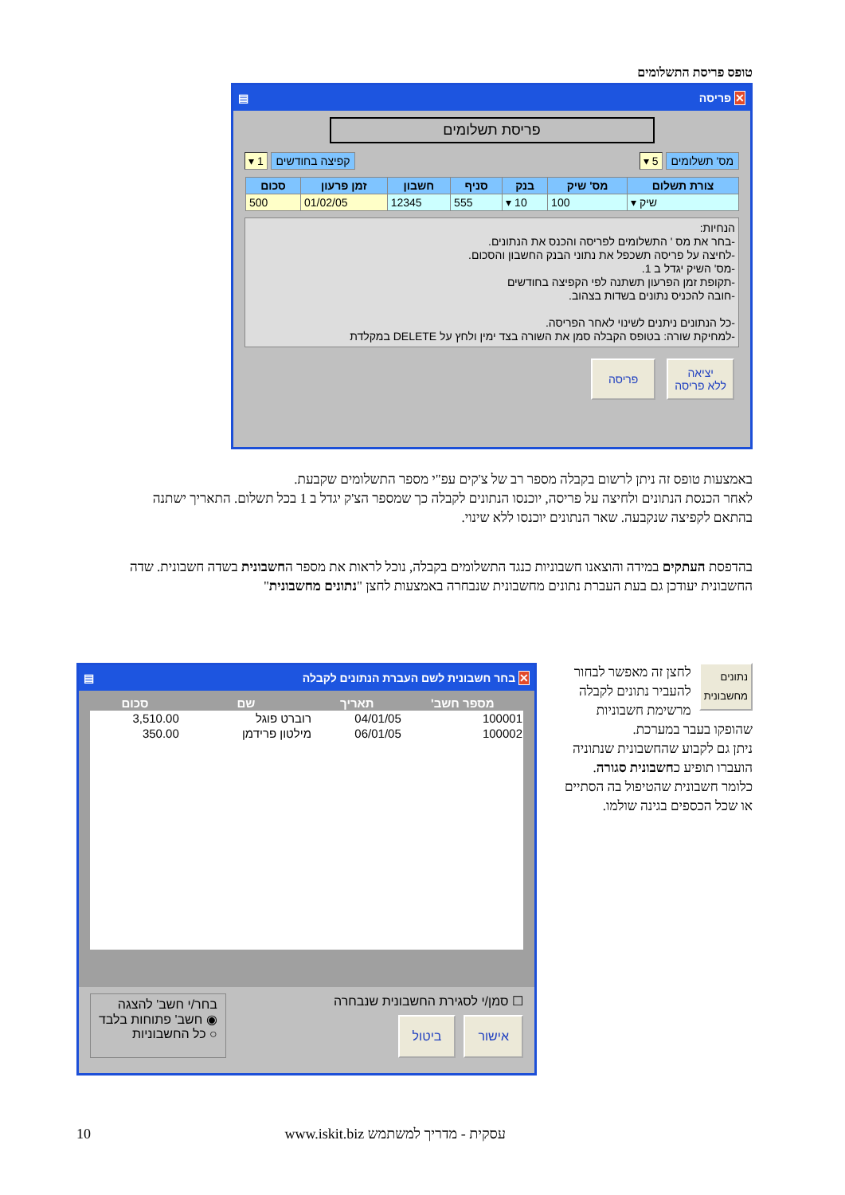טופס פריסת התשלומים
✕ פריסה ▤
פריסת תשלומים
מס' תשלומים 5 ▾ קפיצה בחודשים 1 ▾
| צורת תשלום | מס' שיק | בנק | סניף | חשבון | זמן פרעון | סכום |
| --- | --- | --- | --- | --- | --- | --- |
| שיק ▾ | 100 | 10 ▾ | 555 | 12345 | 01/02/05 | 500 |
הנחיות:
-בחר את מס ' התשלומים לפריסה והכנס את הנתונים.
-לחיצה על פריסה תשכפל את נתוני הבנק החשבון והסכום.
-מס' השיק יגדל ב 1.
-תקופת זמן הפרעון תשתנה לפי הקפיצה בחודשים
-חובה להכניס נתונים בשדות בצהוב.
-כל הנתונים ניתנים לשינוי לאחר הפריסה.
-למחיקת שורה: בטופס הקבלה סמן את השורה בצד ימין ולחץ על DELETE במקלדת
יציאה
ללא פריסה
פריסה
באמצעות טופס זה ניתן לרשום בקבלה מספר רב של צ'קים עפ"י מספר התשלומים שקבעת.
לאחר הכנסת הנתונים ולחיצה על פריסה, יוכנסו הנתונים לקבלה כך שמספר הצ'ק יגדל ב 1 בכל תשלום. התאריך ישתנה בהתאם לקפיצה שנקבעה. שאר הנתונים יוכנסו ללא שינוי.
בהדפסת העתקים במידה והוצאנו חשבוניות כנגד התשלומים בקבלה, נוכל לראות את מספר החשבונית בשדה חשבונית. שדה החשבונית יעודכן גם בעת העברת נתונים מחשבונית שנבחרה באמצעות לחצן "נתונים מחשבונית"
נתונים
מחשבונית
לחצן זה מאפשר לבחור להעביר נתונים לקבלה מרשימת חשבוניות שהופקו בעבר במערכת.
ניתן גם לקבוע שהחשבונית שנתוניה הועברו תופיע כחשבונית סגורה.
כלומר חשבונית שהטיפול בה הסתיים או שכל הכספים בגינה שולמו.
✕ בחר חשבונית לשם העברת הנתונים לקבלה ▤
| מספר חשב' | תאריך | שם | סכום |
| --- | --- | --- | --- |
| 100001 | 04/01/05 | רוברט פוגל | 3,510.00 |
| 100002 | 06/01/05 | מילטון פרידמן | 350.00 |
☐ סמן/י לסגירת החשבונית שנבחרה
אישור ביטול
בחר/י חשב' להצגה
◉ חשב' פתוחות בלבד
○ כל החשבוניות
10 www.iskit.biz עסקית - מדריך למשתמש